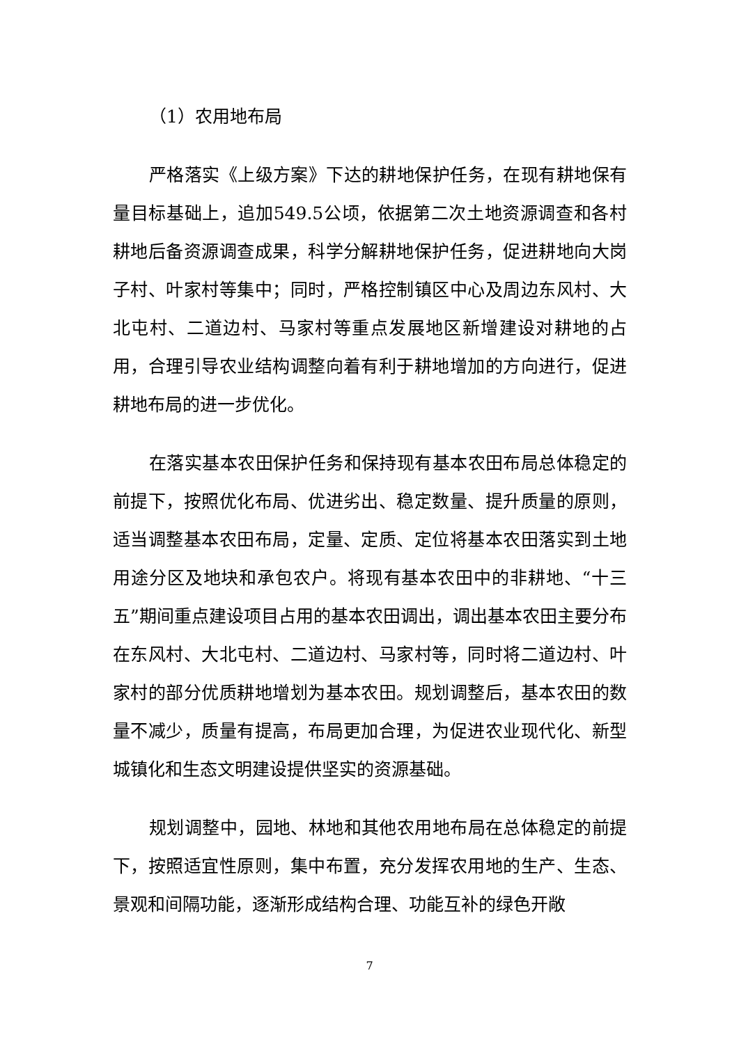（1）农用地布局
严格落实《上级方案》下达的耕地保护任务，在现有耕地保有量目标基础上，追加549.5公顷，依据第二次土地资源调查和各村耕地后备资源调查成果，科学分解耕地保护任务，促进耕地向大岗子村、叶家村等集中；同时，严格控制镇区中心及周边东风村、大北屯村、二道边村、马家村等重点发展地区新增建设对耕地的占用，合理引导农业结构调整向着有利于耕地增加的方向进行，促进耕地布局的进一步优化。
在落实基本农田保护任务和保持现有基本农田布局总体稳定的前提下，按照优化布局、优进劣出、稳定数量、提升质量的原则，适当调整基本农田布局，定量、定质、定位将基本农田落实到土地用途分区及地块和承包农户。将现有基本农田中的非耕地、“十三五”期间重点建设项目占用的基本农田调出，调出基本农田主要分布在东风村、大北屯村、二道边村、马家村等，同时将二道边村、叶家村的部分优质耕地增划为基本农田。规划调整后，基本农田的数量不减少，质量有提高，布局更加合理，为促进农业现代化、新型城镇化和生态文明建设提供坚实的资源基础。
规划调整中，园地、林地和其他农用地布局在总体稳定的前提下，按照适宜性原则，集中布置，充分发挥农用地的生产、生态、景观和间隔功能，逐渐形成结构合理、功能互补的绿色开敞
7